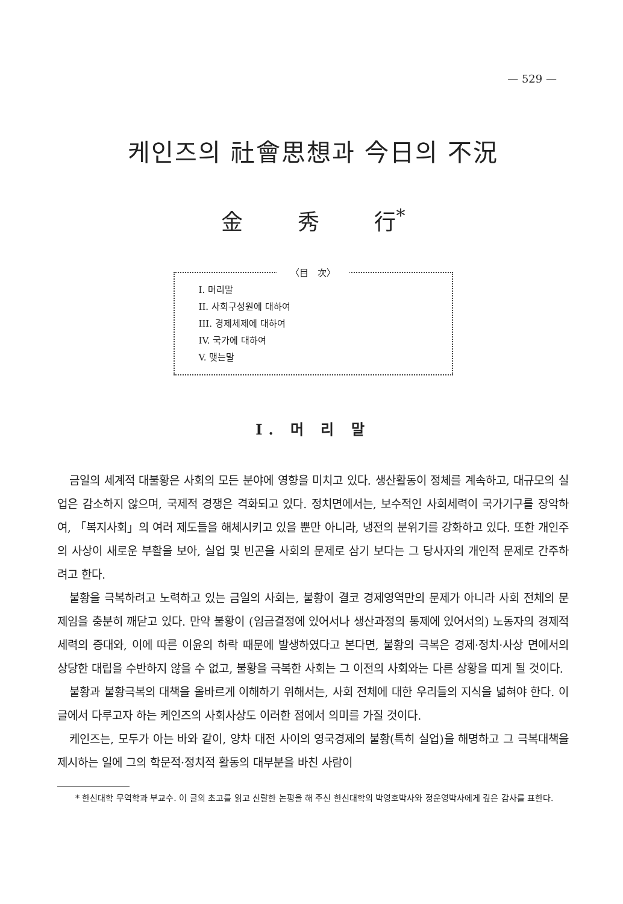— 529 —
케인즈의 社會思想과 今日의 不況
金 秀 行<sup>*</sup>
〈目　次〉
I. 머리말
II. 사회구성원에 대하여
III. 경제체제에 대하여
IV. 국가에 대하여
V. 맺는말
I. 머 리 말
금일의 세계적 대불황은 사회의 모든 분야에 영향을 미치고 있다. 생산활동이 정체를 계속하고, 대규모의 실업은 감소하지 않으며, 국제적 경쟁은 격화되고 있다. 정치면에서는, 보수적인 사회세력이 국가기구를 장악하여, 「복지사회」의 여러 제도들을 해체시키고 있을 뿐만 아니라, 냉전의 분위기를 강화하고 있다. 또한 개인주의 사상이 새로운 부활을 보아, 실업 및 빈곤을 사회의 문제로 삼기 보다는 그 당사자의 개인적 문제로 간주하려고 한다.
불황을 극복하려고 노력하고 있는 금일의 사회는, 불황이 결코 경제영역만의 문제가 아니라 사회 전체의 문제임을 충분히 깨닫고 있다. 만약 불황이 (임금결정에 있어서나 생산과정의 통제에 있어서의) 노동자의 경제적 세력의 증대와, 이에 따른 이윤의 하락 때문에 발생하였다고 본다면, 불황의 극복은 경제·정치·사상 면에서의 상당한 대립을 수반하지 않을 수 없고, 불황을 극복한 사회는 그 이전의 사회와는 다른 상황을 띠게 될 것이다.
불황과 불황극복의 대책을 올바르게 이해하기 위해서는, 사회 전체에 대한 우리들의 지식을 넓혀야 한다. 이 글에서 다루고자 하는 케인즈의 사회사상도 이러한 점에서 의미를 가질 것이다.
케인즈는, 모두가 아는 바와 같이, 양차 대전 사이의 영국경제의 불황(특히 실업)을 해명하고 그 극복대책을 제시하는 일에 그의 학문적·정치적 활동의 대부분을 바친 사람이
* 한신대학 무역학과 부교수. 이 글의 초고를 읽고 신랄한 논평을 해 주신 한신대학의 박영호박사와 정운영박사에게 깊은 감사를 표한다.